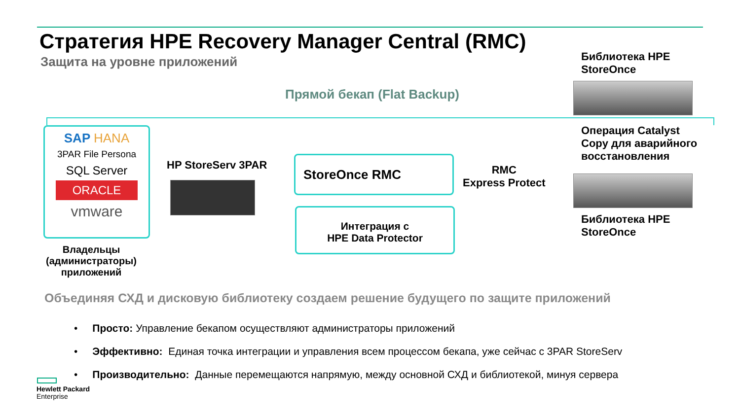Стратегия HPE Recovery Manager Central (RMC)
Защита на уровне приложений
Библиотека HPE
StoreOnce
Прямой бекап (Flat Backup)
SAP HANA
3PAR File Persona
SQL Server
ORACLE
vmware
Владельцы (администраторы) приложений
HP StoreServ 3PAR
StoreOnce RMC
Интеграция с
HPE Data Protector
RMC
Express Protect
Операция Catalyst
Copy для аварийного
восстановления
Библиотека HPE
StoreOnce
Объединяя СХД и дисковую библиотеку создаем решение будущего по защите приложений
• Просто: Управление бекапом осуществляют администраторы приложений
• Эффективно: Единая точка интеграции и управления всем процессом бекапа, уже сейчас с 3PAR StoreServ
• Производительно: Данные перемещаются напрямую, между основной СХД и библиотекой, минуя сервера
Hewlett Packard
Enterprise